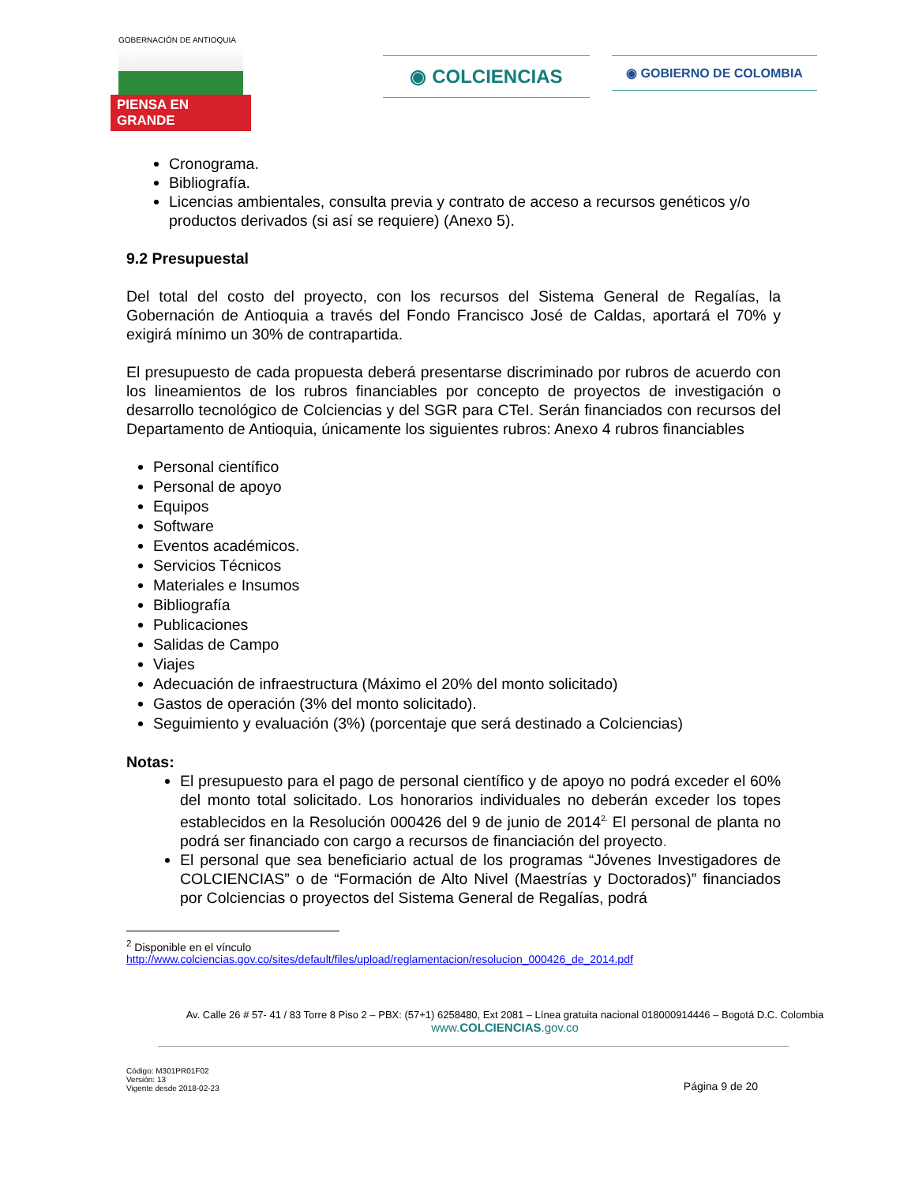GOBERNACIÓN DE ANTIOQUIA
PIENSA EN GRANDE
◉ COLCIENCIAS
◉ GOBIERNO DE COLOMBIA
Cronograma.
Bibliografía.
Licencias ambientales, consulta previa y contrato de acceso a recursos genéticos y/o productos derivados (si así se requiere) (Anexo 5).
9.2 Presupuestal
Del total del costo del proyecto, con los recursos del Sistema General de Regalías, la Gobernación de Antioquia a través del Fondo Francisco José de Caldas, aportará el 70% y exigirá mínimo un 30% de contrapartida.
El presupuesto de cada propuesta deberá presentarse discriminado por rubros de acuerdo con los lineamientos de los rubros financiables por concepto de proyectos de investigación o desarrollo tecnológico de Colciencias y del SGR para CTeI. Serán financiados con recursos del Departamento de Antioquia, únicamente los siguientes rubros: Anexo 4 rubros financiables
Personal científico
Personal de apoyo
Equipos
Software
Eventos académicos.
Servicios Técnicos
Materiales e Insumos
Bibliografía
Publicaciones
Salidas de Campo
Viajes
Adecuación de infraestructura (Máximo el 20% del monto solicitado)
Gastos de operación (3% del monto solicitado).
Seguimiento y evaluación (3%) (porcentaje que será destinado a Colciencias)
Notas:
El presupuesto para el pago de personal científico y de apoyo no podrá exceder el 60% del monto total solicitado. Los honorarios individuales no deberán exceder los topes establecidos en la Resolución 000426 del 9 de junio de 2014<sup>2.</sup> El personal de planta no podrá ser financiado con cargo a recursos de financiación del proyecto.
El personal que sea beneficiario actual de los programas “Jóvenes Investigadores de COLCIENCIAS” o de “Formación de Alto Nivel (Maestrías y Doctorados)” financiados por Colciencias o proyectos del Sistema General de Regalías, podrá
<sup>2</sup> Disponible en el vínculo
http://www.colciencias.gov.co/sites/default/files/upload/reglamentacion/resolucion_000426_de_2014.pdf
Av. Calle 26 # 57- 41 / 83 Torre 8 Piso 2 – PBX: (57+1) 6258480, Ext 2081 – Línea gratuita nacional 018000914446 – Bogotá D.C. Colombia
www.COLCIENCIAS.gov.co
Código: M301PR01F02
Versión: 13
Vigente desde 2018-02-23
Página 9 de 20